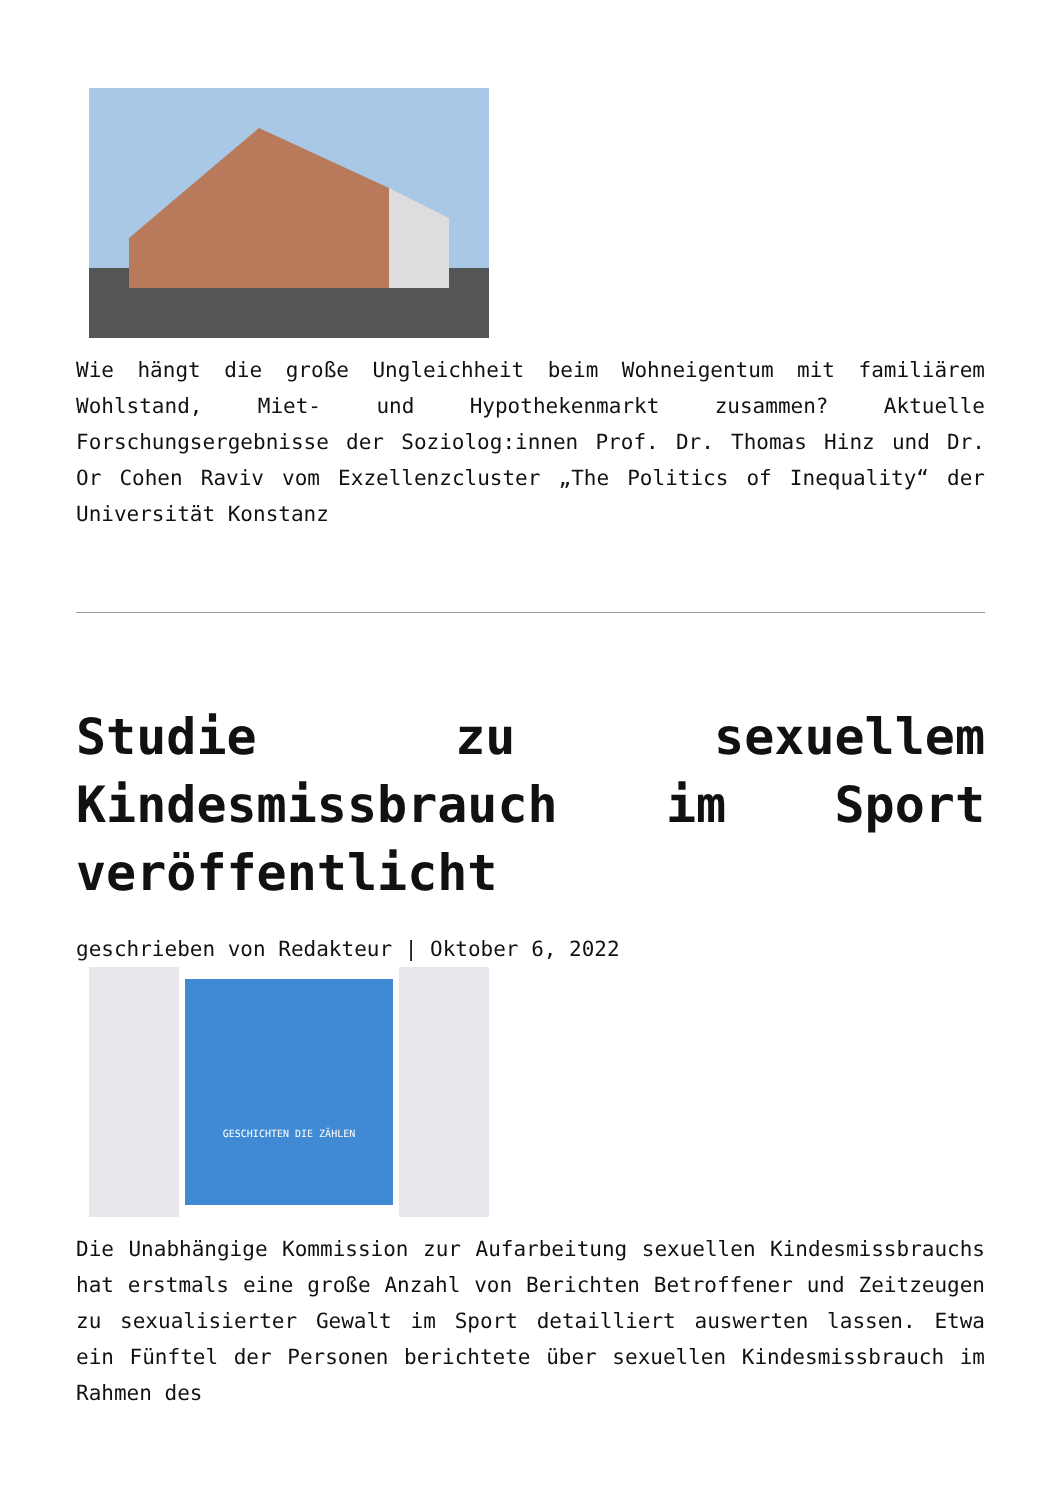Wie hängt die große Ungleichheit beim Wohneigentum mit familiärem Wohlstand, Miet- und Hypothekenmarkt zusammen? Aktuelle Forschungsergebnisse der Soziolog:innen Prof. Dr. Thomas Hinz und Dr. Or Cohen Raviv vom Exzellenzcluster „The Politics of Inequality“ der Universität Konstanz
Studie zu sexuellem Kindesmissbrauch im Sport veröffentlicht
geschrieben von Redakteur | Oktober 6, 2022
GESCHICHTEN DIE ZÄHLEN
Die Unabhängige Kommission zur Aufarbeitung sexuellen Kindesmissbrauchs hat erstmals eine große Anzahl von Berichten Betroffener und Zeitzeugen zu sexualisierter Gewalt im Sport detailliert auswerten lassen. Etwa ein Fünftel der Personen berichtete über sexuellen Kindesmissbrauch im Rahmen des